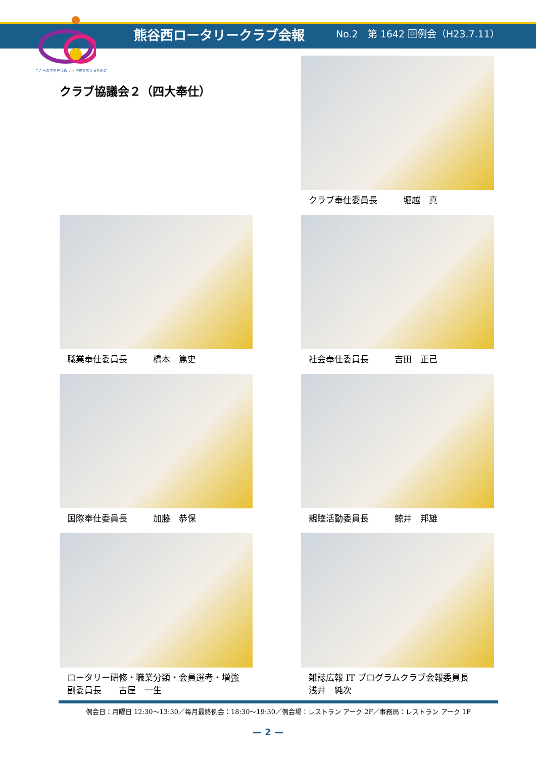こころの中を見つめよう 博愛を広げるために
熊谷西ロータリークラブ会報
No.2　第 1642 回例会（H23.7.11）
クラブ協議会２（四大奉仕）
クラブ奉仕委員長　　　堀越　真
職業奉仕委員長　　　橋本　篤史 社会奉仕委員長　　　吉田　正己
国際奉仕委員長　　　加藤　恭保 親睦活動委員長　　　鯨井　邦雄
ロータリー研修・職業分類・会員選考・増強
副委員長　　古屋　一生
雑誌広報 IT プログラムクラブ会報委員長
浅井　純次
例会日：月曜日 12:30～13:30／毎月最終例会：18:30～19:30／例会場：レストラン アーク 2F／事務局：レストラン アーク 1F
— 2 —